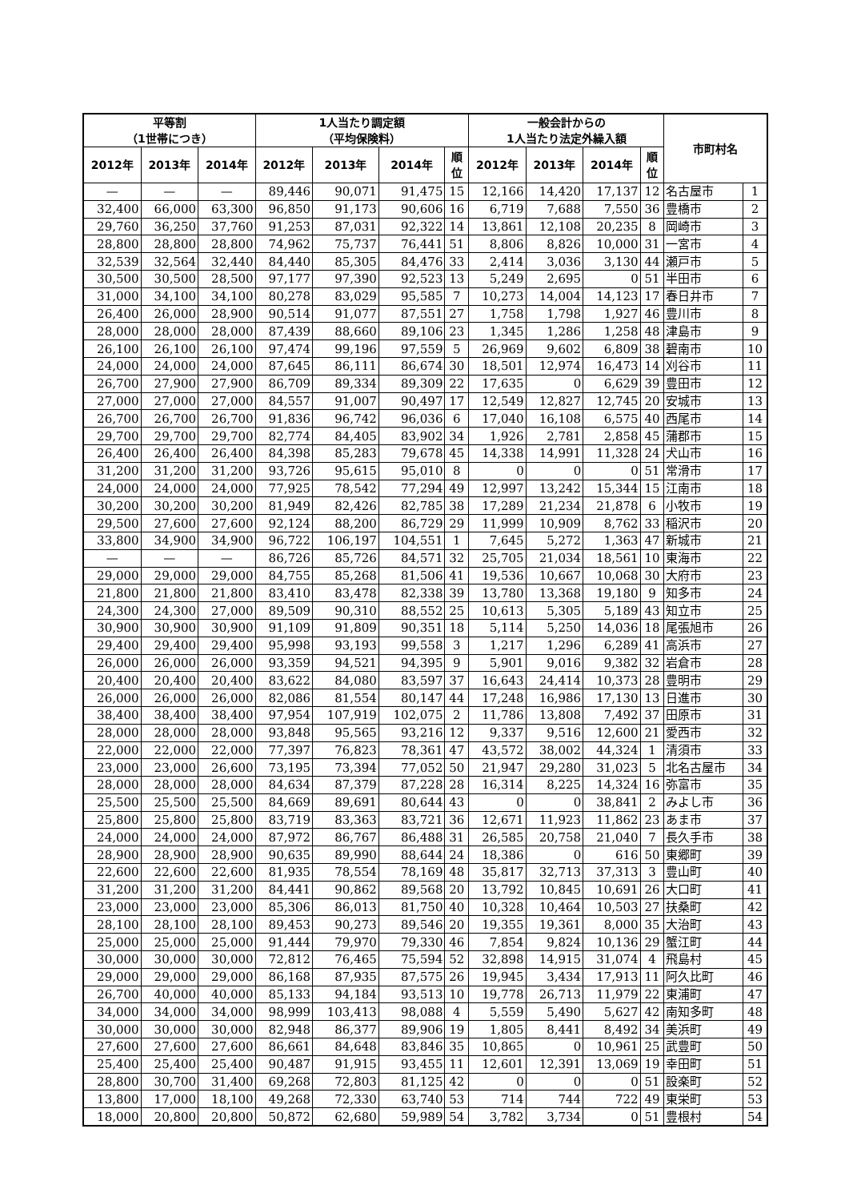| 平等割 （1世帯につき） | | | 1人当たり調定額 （平均保険料） | | | | 一般会計からの 1人当たり法定外繰入額 | | | | 市町村名 | |
| --- | --- | --- | --- | --- | --- | --- | --- | --- | --- | --- | --- | --- |
| 2012年 | 2013年 | 2014年 | 2012年 | 2013年 | 2014年 | 順 位 | 2012年 | 2013年 | 2014年 | 順 位 | | |
| — | — | — | 89,446 | 90,071 | 91,475 | 15 | 12,166 | 14,420 | 17,137 | 12 | 名古屋市 | 1 |
| 32,400 | 66,000 | 63,300 | 96,850 | 91,173 | 90,606 | 16 | 6,719 | 7,688 | 7,550 | 36 | 豊橋市 | 2 |
| 29,760 | 36,250 | 37,760 | 91,253 | 87,031 | 92,322 | 14 | 13,861 | 12,108 | 20,235 | 8 | 岡崎市 | 3 |
| 28,800 | 28,800 | 28,800 | 74,962 | 75,737 | 76,441 | 51 | 8,806 | 8,826 | 10,000 | 31 | 一宮市 | 4 |
| 32,539 | 32,564 | 32,440 | 84,440 | 85,305 | 84,476 | 33 | 2,414 | 3,036 | 3,130 | 44 | 瀬戸市 | 5 |
| 30,500 | 30,500 | 28,500 | 97,177 | 97,390 | 92,523 | 13 | 5,249 | 2,695 | 0 | 51 | 半田市 | 6 |
| 31,000 | 34,100 | 34,100 | 80,278 | 83,029 | 95,585 | 7 | 10,273 | 14,004 | 14,123 | 17 | 春日井市 | 7 |
| 26,400 | 26,000 | 28,900 | 90,514 | 91,077 | 87,551 | 27 | 1,758 | 1,798 | 1,927 | 46 | 豊川市 | 8 |
| 28,000 | 28,000 | 28,000 | 87,439 | 88,660 | 89,106 | 23 | 1,345 | 1,286 | 1,258 | 48 | 津島市 | 9 |
| 26,100 | 26,100 | 26,100 | 97,474 | 99,196 | 97,559 | 5 | 26,969 | 9,602 | 6,809 | 38 | 碧南市 | 10 |
| 24,000 | 24,000 | 24,000 | 87,645 | 86,111 | 86,674 | 30 | 18,501 | 12,974 | 16,473 | 14 | 刈谷市 | 11 |
| 26,700 | 27,900 | 27,900 | 86,709 | 89,334 | 89,309 | 22 | 17,635 | 0 | 6,629 | 39 | 豊田市 | 12 |
| 27,000 | 27,000 | 27,000 | 84,557 | 91,007 | 90,497 | 17 | 12,549 | 12,827 | 12,745 | 20 | 安城市 | 13 |
| 26,700 | 26,700 | 26,700 | 91,836 | 96,742 | 96,036 | 6 | 17,040 | 16,108 | 6,575 | 40 | 西尾市 | 14 |
| 29,700 | 29,700 | 29,700 | 82,774 | 84,405 | 83,902 | 34 | 1,926 | 2,781 | 2,858 | 45 | 蒲郡市 | 15 |
| 26,400 | 26,400 | 26,400 | 84,398 | 85,283 | 79,678 | 45 | 14,338 | 14,991 | 11,328 | 24 | 犬山市 | 16 |
| 31,200 | 31,200 | 31,200 | 93,726 | 95,615 | 95,010 | 8 | 0 | 0 | 0 | 51 | 常滑市 | 17 |
| 24,000 | 24,000 | 24,000 | 77,925 | 78,542 | 77,294 | 49 | 12,997 | 13,242 | 15,344 | 15 | 江南市 | 18 |
| 30,200 | 30,200 | 30,200 | 81,949 | 82,426 | 82,785 | 38 | 17,289 | 21,234 | 21,878 | 6 | 小牧市 | 19 |
| 29,500 | 27,600 | 27,600 | 92,124 | 88,200 | 86,729 | 29 | 11,999 | 10,909 | 8,762 | 33 | 稲沢市 | 20 |
| 33,800 | 34,900 | 34,900 | 96,722 | 106,197 | 104,551 | 1 | 7,645 | 5,272 | 1,363 | 47 | 新城市 | 21 |
| — | — | — | 86,726 | 85,726 | 84,571 | 32 | 25,705 | 21,034 | 18,561 | 10 | 東海市 | 22 |
| 29,000 | 29,000 | 29,000 | 84,755 | 85,268 | 81,506 | 41 | 19,536 | 10,667 | 10,068 | 30 | 大府市 | 23 |
| 21,800 | 21,800 | 21,800 | 83,410 | 83,478 | 82,338 | 39 | 13,780 | 13,368 | 19,180 | 9 | 知多市 | 24 |
| 24,300 | 24,300 | 27,000 | 89,509 | 90,310 | 88,552 | 25 | 10,613 | 5,305 | 5,189 | 43 | 知立市 | 25 |
| 30,900 | 30,900 | 30,900 | 91,109 | 91,809 | 90,351 | 18 | 5,114 | 5,250 | 14,036 | 18 | 尾張旭市 | 26 |
| 29,400 | 29,400 | 29,400 | 95,998 | 93,193 | 99,558 | 3 | 1,217 | 1,296 | 6,289 | 41 | 高浜市 | 27 |
| 26,000 | 26,000 | 26,000 | 93,359 | 94,521 | 94,395 | 9 | 5,901 | 9,016 | 9,382 | 32 | 岩倉市 | 28 |
| 20,400 | 20,400 | 20,400 | 83,622 | 84,080 | 83,597 | 37 | 16,643 | 24,414 | 10,373 | 28 | 豊明市 | 29 |
| 26,000 | 26,000 | 26,000 | 82,086 | 81,554 | 80,147 | 44 | 17,248 | 16,986 | 17,130 | 13 | 日進市 | 30 |
| 38,400 | 38,400 | 38,400 | 97,954 | 107,919 | 102,075 | 2 | 11,786 | 13,808 | 7,492 | 37 | 田原市 | 31 |
| 28,000 | 28,000 | 28,000 | 93,848 | 95,565 | 93,216 | 12 | 9,337 | 9,516 | 12,600 | 21 | 愛西市 | 32 |
| 22,000 | 22,000 | 22,000 | 77,397 | 76,823 | 78,361 | 47 | 43,572 | 38,002 | 44,324 | 1 | 清須市 | 33 |
| 23,000 | 23,000 | 26,600 | 73,195 | 73,394 | 77,052 | 50 | 21,947 | 29,280 | 31,023 | 5 | 北名古屋市 | 34 |
| 28,000 | 28,000 | 28,000 | 84,634 | 87,379 | 87,228 | 28 | 16,314 | 8,225 | 14,324 | 16 | 弥富市 | 35 |
| 25,500 | 25,500 | 25,500 | 84,669 | 89,691 | 80,644 | 43 | 0 | 0 | 38,841 | 2 | みよし市 | 36 |
| 25,800 | 25,800 | 25,800 | 83,719 | 83,363 | 83,721 | 36 | 12,671 | 11,923 | 11,862 | 23 | あま市 | 37 |
| 24,000 | 24,000 | 24,000 | 87,972 | 86,767 | 86,488 | 31 | 26,585 | 20,758 | 21,040 | 7 | 長久手市 | 38 |
| 28,900 | 28,900 | 28,900 | 90,635 | 89,990 | 88,644 | 24 | 18,386 | 0 | 616 | 50 | 東郷町 | 39 |
| 22,600 | 22,600 | 22,600 | 81,935 | 78,554 | 78,169 | 48 | 35,817 | 32,713 | 37,313 | 3 | 豊山町 | 40 |
| 31,200 | 31,200 | 31,200 | 84,441 | 90,862 | 89,568 | 20 | 13,792 | 10,845 | 10,691 | 26 | 大口町 | 41 |
| 23,000 | 23,000 | 23,000 | 85,306 | 86,013 | 81,750 | 40 | 10,328 | 10,464 | 10,503 | 27 | 扶桑町 | 42 |
| 28,100 | 28,100 | 28,100 | 89,453 | 90,273 | 89,546 | 20 | 19,355 | 19,361 | 8,000 | 35 | 大治町 | 43 |
| 25,000 | 25,000 | 25,000 | 91,444 | 79,970 | 79,330 | 46 | 7,854 | 9,824 | 10,136 | 29 | 蟹江町 | 44 |
| 30,000 | 30,000 | 30,000 | 72,812 | 76,465 | 75,594 | 52 | 32,898 | 14,915 | 31,074 | 4 | 飛島村 | 45 |
| 29,000 | 29,000 | 29,000 | 86,168 | 87,935 | 87,575 | 26 | 19,945 | 3,434 | 17,913 | 11 | 阿久比町 | 46 |
| 26,700 | 40,000 | 40,000 | 85,133 | 94,184 | 93,513 | 10 | 19,778 | 26,713 | 11,979 | 22 | 東浦町 | 47 |
| 34,000 | 34,000 | 34,000 | 98,999 | 103,413 | 98,088 | 4 | 5,559 | 5,490 | 5,627 | 42 | 南知多町 | 48 |
| 30,000 | 30,000 | 30,000 | 82,948 | 86,377 | 89,906 | 19 | 1,805 | 8,441 | 8,492 | 34 | 美浜町 | 49 |
| 27,600 | 27,600 | 27,600 | 86,661 | 84,648 | 83,846 | 35 | 10,865 | 0 | 10,961 | 25 | 武豊町 | 50 |
| 25,400 | 25,400 | 25,400 | 90,487 | 91,915 | 93,455 | 11 | 12,601 | 12,391 | 13,069 | 19 | 幸田町 | 51 |
| 28,800 | 30,700 | 31,400 | 69,268 | 72,803 | 81,125 | 42 | 0 | 0 | 0 | 51 | 設楽町 | 52 |
| 13,800 | 17,000 | 18,100 | 49,268 | 72,330 | 63,740 | 53 | 714 | 744 | 722 | 49 | 東栄町 | 53 |
| 18,000 | 20,800 | 20,800 | 50,872 | 62,680 | 59,989 | 54 | 3,782 | 3,734 | 0 | 51 | 豊根村 | 54 |